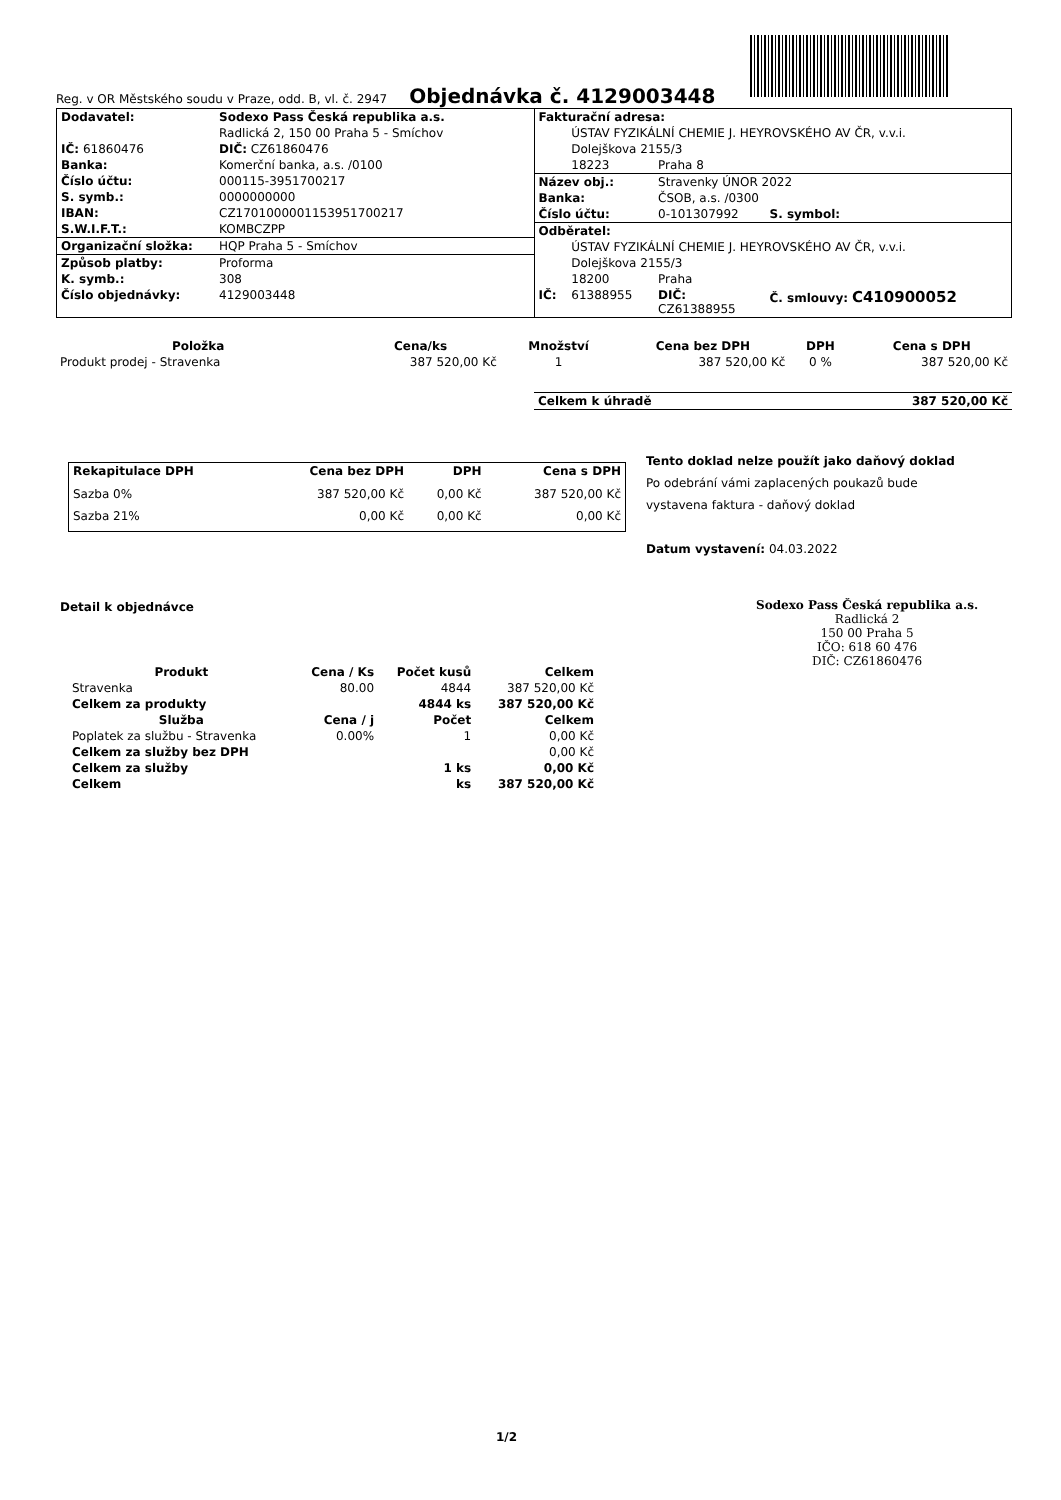Reg. v OR Městského soudu v Praze, odd. B, vl. č. 2947
Objednávka č. 4129003448
| Dodavatel: | Sodexo Pass Česká republika a.s. |
| --- | --- |
| | Radlická 2, 150 00 Praha 5 - Smíchov |
| IČ: 61860476 | DIČ: CZ61860476 |
| Banka: | Komerční banka, a.s. /0100 |
| Číslo účtu: | 000115-3951700217 |
| S. symb.: | 0000000000 |
| IBAN: | CZ1701000001153951700217 |
| S.W.I.F.T.: | KOMBCZPP |
| Organizační složka: | HQP Praha 5 - Smíchov |
| Způsob platby: | Proforma |
| K. symb.: | 308 |
| Číslo objednávky: | 4129003448 |
| Fakturační adresa: | | | |
| --- | --- | --- | --- |
| | ÚSTAV FYZIKÁLNÍ CHEMIE J. HEYROVSKÉHO AV ČR, v.v.i. | | |
| | Dolejškova 2155/3 | | |
| | 18223 | Praha 8 | |
| Název obj.: | | Stravenky ÚNOR 2022 | |
| Banka: | | ČSOB, a.s. /0300 | |
| Číslo účtu: | | 0-101307992 | S. symbol: |
| Odběratel: | | | |
| | ÚSTAV FYZIKÁLNÍ CHEMIE J. HEYROVSKÉHO AV ČR, v.v.i. | | |
| | Dolejškova 2155/3 | | |
| | 18200 | Praha | |
| IČ: | 61388955 | DIČ: CZ61388955 | Č. smlouvy: C410900052 |
| Položka | Cena/ks | Množství | Cena bez DPH | DPH | Cena s DPH |
| --- | --- | --- | --- | --- | --- |
| Produkt prodej - Stravenka | 387 520,00 Kč | 1 | 387 520,00 Kč | 0 % | 387 520,00 Kč |
| Celkem k úhradě | 387 520,00 Kč |
| --- | --- |
| Rekapitulace DPH | Cena bez DPH | DPH | Cena s DPH |
| --- | --- | --- | --- |
| Sazba 0% | 387 520,00 Kč | 0,00 Kč | 387 520,00 Kč |
| Sazba 21% | 0,00 Kč | 0,00 Kč | 0,00 Kč |
Tento doklad nelze použít jako daňový doklad
Po odebrání vámi zaplacených poukazů bude
vystavena faktura - daňový doklad
Datum vystavení: 04.03.2022
Detail k objednávce
| Produkt | Cena / Ks | Počet kusů | Celkem |
| --- | --- | --- | --- |
| Stravenka | 80.00 | 4844 | 387 520,00 Kč |
| Celkem za produkty | | 4844 ks | 387 520,00 Kč |
| Služba | Cena / j | Počet | Celkem |
| Poplatek za službu - Stravenka | 0.00% | 1 | 0,00 Kč |
| Celkem za služby bez DPH | | | 0,00 Kč |
| Celkem za služby | | 1 ks | 0,00 Kč |
| Celkem | | ks | 387 520,00 Kč |
Sodexo Pass Česká republika a.s.
Radlická 2
150 00 Praha 5
IČO: 618 60 476
DIČ: CZ61860476
1/2